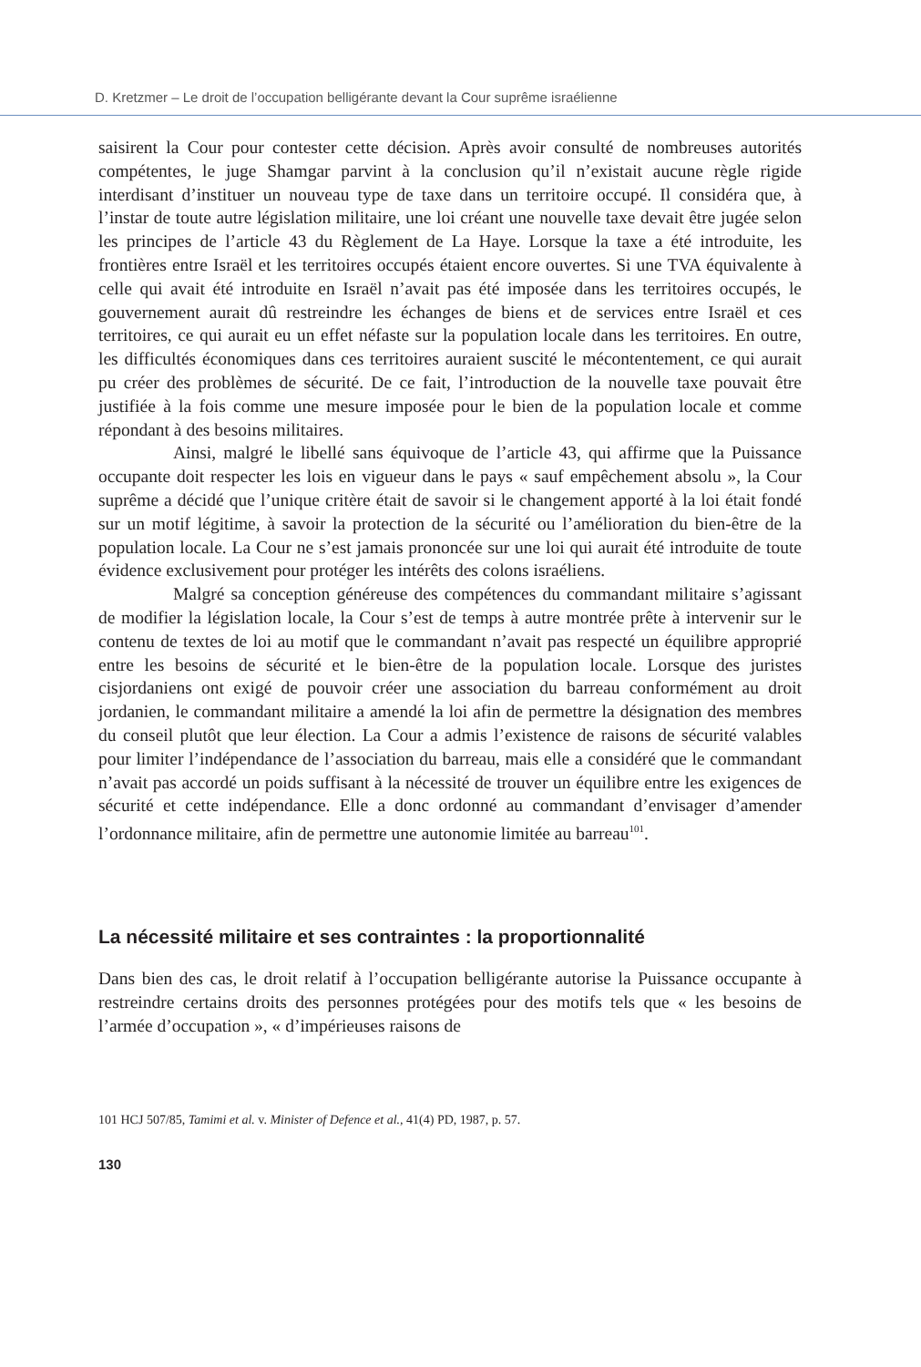D. Kretzmer – Le droit de l’occupation belligérante devant la Cour suprême israélienne
saisirent la Cour pour contester cette décision. Après avoir consulté de nombreuses autorités compétentes, le juge Shamgar parvint à la conclusion qu’il n’existait aucune règle rigide interdisant d’instituer un nouveau type de taxe dans un territoire occupé. Il considéra que, à l’instar de toute autre législation militaire, une loi créant une nouvelle taxe devait être jugée selon les principes de l’article 43 du Règlement de La Haye. Lorsque la taxe a été introduite, les frontières entre Israël et les territoires occupés étaient encore ouvertes. Si une TVA équivalente à celle qui avait été introduite en Israël n’avait pas été imposée dans les territoires occupés, le gouvernement aurait dû restreindre les échanges de biens et de services entre Israël et ces territoires, ce qui aurait eu un effet néfaste sur la population locale dans les territoires. En outre, les difficultés économiques dans ces territoires auraient suscité le mécontentement, ce qui aurait pu créer des problèmes de sécurité. De ce fait, l’introduction de la nouvelle taxe pouvait être justifiée à la fois comme une mesure imposée pour le bien de la population locale et comme répondant à des besoins militaires.
Ainsi, malgré le libellé sans équivoque de l’article 43, qui affirme que la Puissance occupante doit respecter les lois en vigueur dans le pays « sauf empêchement absolu », la Cour suprême a décidé que l’unique critère était de savoir si le changement apporté à la loi était fondé sur un motif légitime, à savoir la protection de la sécurité ou l’amélioration du bien-être de la population locale. La Cour ne s’est jamais prononcée sur une loi qui aurait été introduite de toute évidence exclusivement pour protéger les intérêts des colons israéliens.
Malgré sa conception généreuse des compétences du commandant militaire s’agissant de modifier la législation locale, la Cour s’est de temps à autre montrée prête à intervenir sur le contenu de textes de loi au motif que le commandant n’avait pas respecté un équilibre approprié entre les besoins de sécurité et le bien-être de la population locale. Lorsque des juristes cisjordaniens ont exigé de pouvoir créer une association du barreau conformément au droit jordanien, le commandant militaire a amendé la loi afin de permettre la désignation des membres du conseil plutôt que leur élection. La Cour a admis l’existence de raisons de sécurité valables pour limiter l’indépendance de l’association du barreau, mais elle a considéré que le commandant n’avait pas accordé un poids suffisant à la nécessité de trouver un équilibre entre les exigences de sécurité et cette indépendance. Elle a donc ordonné au commandant d’envisager d’amender l’ordonnance militaire, afin de permettre une autonomie limitée au barreau<sup>101</sup>.
La nécessité militaire et ses contraintes : la proportionnalité
Dans bien des cas, le droit relatif à l’occupation belligérante autorise la Puissance occupante à restreindre certains droits des personnes protégées pour des motifs tels que « les besoins de l’armée d’occupation », « d’impérieuses raisons de
101 HCJ 507/85, Tamimi et al. v. Minister of Defence et al., 41(4) PD, 1987, p. 57.
130